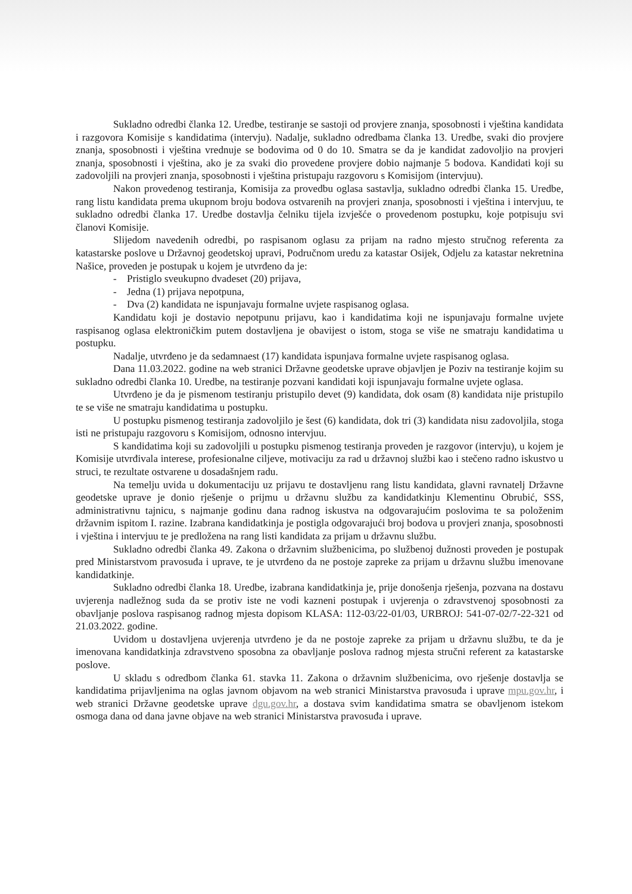Sukladno odredbi članka 12. Uredbe, testiranje se sastoji od provjere znanja, sposobnosti i vještina kandidata i razgovora Komisije s kandidatima (intervju). Nadalje, sukladno odredbama članka 13. Uredbe, svaki dio provjere znanja, sposobnosti i vještina vrednuje se bodovima od 0 do 10. Smatra se da je kandidat zadovoljio na provjeri znanja, sposobnosti i vještina, ako je za svaki dio provedene provjere dobio najmanje 5 bodova. Kandidati koji su zadovoljili na provjeri znanja, sposobnosti i vještina pristupaju razgovoru s Komisijom (intervjuu).
Nakon provedenog testiranja, Komisija za provedbu oglasa sastavlja, sukladno odredbi članka 15. Uredbe, rang listu kandidata prema ukupnom broju bodova ostvarenih na provjeri znanja, sposobnosti i vještina i intervjuu, te sukladno odredbi članka 17. Uredbe dostavlja čelniku tijela izvješće o provedenom postupku, koje potpisuju svi članovi Komisije.
Slijedom navedenih odredbi, po raspisanom oglasu za prijam na radno mjesto stručnog referenta za katastarske poslove u Državnoj geodetskoj upravi, Područnom uredu za katastar Osijek, Odjelu za katastar nekretnina Našice, proveden je postupak u kojem je utvrđeno da je:
- Pristiglo sveukupno dvadeset (20) prijava,
- Jedna (1) prijava nepotpuna,
- Dva (2) kandidata ne ispunjavaju formalne uvjete raspisanog oglasa.
Kandidatu koji je dostavio nepotpunu prijavu, kao i kandidatima koji ne ispunjavaju formalne uvjete raspisanog oglasa elektroničkim putem dostavljena je obavijest o istom, stoga se više ne smatraju kandidatima u postupku.
Nadalje, utvrđeno je da sedamnaest (17) kandidata ispunjava formalne uvjete raspisanog oglasa.
Dana 11.03.2022. godine na web stranici Državne geodetske uprave objavljen je Poziv na testiranje kojim su sukladno odredbi članka 10. Uredbe, na testiranje pozvani kandidati koji ispunjavaju formalne uvjete oglasa.
Utvrđeno je da je pismenom testiranju pristupilo devet (9) kandidata, dok osam (8) kandidata nije pristupilo te se više ne smatraju kandidatima u postupku.
U postupku pismenog testiranja zadovoljilo je šest (6) kandidata, dok tri (3) kandidata nisu zadovoljila, stoga isti ne pristupaju razgovoru s Komisijom, odnosno intervjuu.
S kandidatima koji su zadovoljili u postupku pismenog testiranja proveden je razgovor (intervju), u kojem je Komisije utvrđivala interese, profesionalne ciljeve, motivaciju za rad u državnoj službi kao i stečeno radno iskustvo u struci, te rezultate ostvarene u dosadašnjem radu.
Na temelju uvida u dokumentaciju uz prijavu te dostavljenu rang listu kandidata, glavni ravnatelj Državne geodetske uprave je donio rješenje o prijmu u državnu službu za kandidatkinju Klementinu Obrubić, SSS, administrativnu tajnicu, s najmanje godinu dana radnog iskustva na odgovarajućim poslovima te sa položenim državnim ispitom I. razine. Izabrana kandidatkinja je postigla odgovarajući broj bodova u provjeri znanja, sposobnosti i vještina i intervjuu te je predložena na rang listi kandidata za prijam u državnu službu.
Sukladno odredbi članka 49. Zakona o državnim službenicima, po službenoj dužnosti proveden je postupak pred Ministarstvom pravosuđa i uprave, te je utvrđeno da ne postoje zapreke za prijam u državnu službu imenovane kandidatkinje.
Sukladno odredbi članka 18. Uredbe, izabrana kandidatkinja je, prije donošenja rješenja, pozvana na dostavu uvjerenja nadležnog suda da se protiv iste ne vodi kazneni postupak i uvjerenja o zdravstvenoj sposobnosti za obavljanje poslova raspisanog radnog mjesta dopisom KLASA: 112-03/22-01/03, URBROJ: 541-07-02/7-22-321 od 21.03.2022. godine.
Uvidom u dostavljena uvjerenja utvrđeno je da ne postoje zapreke za prijam u državnu službu, te da je imenovana kandidatkinja zdravstveno sposobna za obavljanje poslova radnog mjesta stručni referent za katastarske poslove.
U skladu s odredbom članka 61. stavka 11. Zakona o državnim službenicima, ovo rješenje dostavlja se kandidatima prijavljenima na oglas javnom objavom na web stranici Ministarstva pravosuđa i uprave mpu.gov.hr, i web stranici Državne geodetske uprave dgu.gov.hr, a dostava svim kandidatima smatra se obavljenom istekom osmoga dana od dana javne objave na web stranici Ministarstva pravosuđa i uprave.